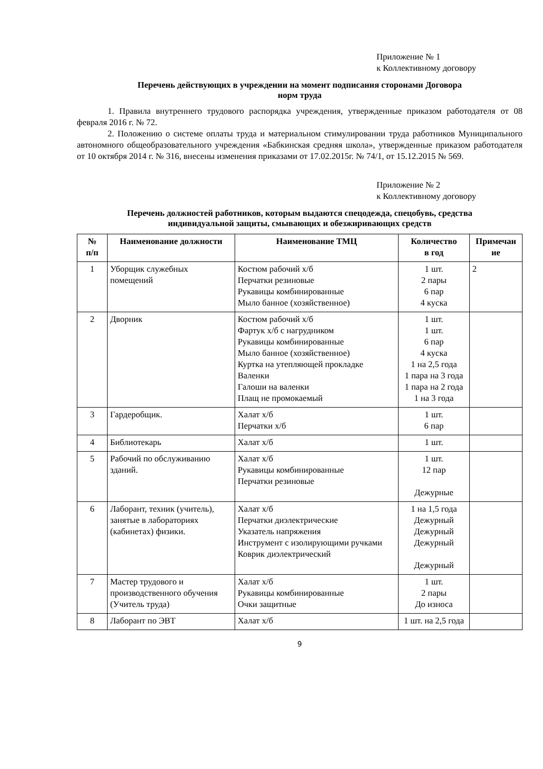Приложение № 1
к Коллективному договору
Перечень действующих в учреждении на момент подписания сторонами Договора
норм труда
1. Правила внутреннего трудового распорядка учреждения, утвержденные приказом работодателя от 08 февраля 2016 г. № 72.
2. Положению о системе оплаты труда и материальном стимулировании труда работников Муниципального автономного общеобразовательного учреждения «Бабкинская средняя школа», утвержденные приказом работодателя от 10 октября 2014 г. № 316, внесены изменения приказами от 17.02.2015г. № 74/1, от 15.12.2015 № 569.
Приложение № 2
к Коллективному договору
Перечень должностей работников, которым выдаются спецодежда, спецобувь, средства
индивидуальной защиты, смывающих и обезжиривающих средств
| № п/п | Наименование должности | Наименование ТМЦ | Количество в год | Примечан ие |
| --- | --- | --- | --- | --- |
| 1 | Уборщик служебных помещений | Костюм рабочий х/б Перчатки резиновые Рукавицы комбинированные Мыло банное (хозяйственное) | 1 шт. 2 пары 6 пар 4 куска | 2 |
| 2 | Дворник | Костюм рабочий х/б Фартук х/б с нагрудником Рукавицы комбинированные Мыло банное (хозяйственное) Куртка на утепляющей прокладке Валенки Галоши на валенки Плащ не промокаемый | 1 шт. 1 шт. 6 пар 4 куска 1 на 2,5 года 1 пара на 3 года 1 пара на 2 года 1 на 3 года | |
| 3 | Гардеробщик. | Халат х/б Перчатки х/б | 1 шт. 6 пар | |
| 4 | Библиотекарь | Халат х/б | 1 шт. | |
| 5 | Рабочий по обслуживанию зданий. | Халат х/б Рукавицы комбинированные Перчатки резиновые | 1 шт. 12 пар Дежурные | |
| 6 | Лаборант, техник (учитель), занятые в лабораториях (кабинетах) физики. | Халат х/б Перчатки диэлектрические Указатель напряжения Инструмент с изолирующими ручками Коврик диэлектрический | 1 на 1,5 года Дежурный Дежурный Дежурный Дежурный | |
| 7 | Мастер трудового и производственного обучения (Учитель труда) | Халат х/б Рукавицы комбинированные Очки защитные | 1 шт. 2 пары До износа | |
| 8 | Лаборант по ЭВТ | Халат х/б | 1 шт. на 2,5 года | |
9